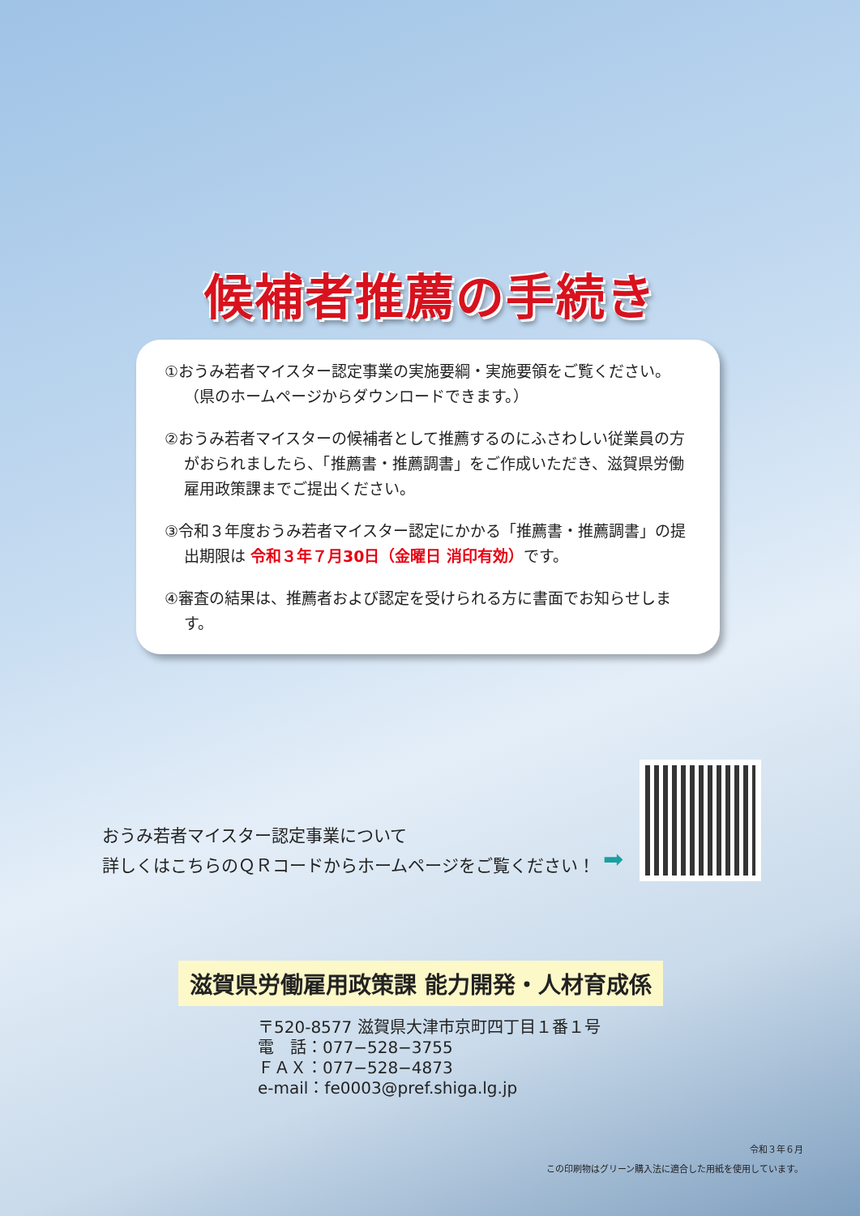候補者推薦の手続き
①おうみ若者マイスター認定事業の実施要綱・実施要領をご覧ください。
（県のホームページからダウンロードできます。）
②おうみ若者マイスターの候補者として推薦するのにふさわしい従業員の方がおられましたら、「推薦書・推薦調書」をご作成いただき、滋賀県労働雇用政策課までご提出ください。
③令和３年度おうみ若者マイスター認定にかかる「推薦書・推薦調書」の提出期限は 令和３年７月30日（金曜日 消印有効）です。
④審査の結果は、推薦者および認定を受けられる方に書面でお知らせします。
おうみ若者マイスター認定事業について
詳しくはこちらのＱＲコードからホームページをご覧ください！
➡
滋賀県労働雇用政策課 能力開発・人材育成係
〒520-8577 滋賀県大津市京町四丁目１番１号
電　話：077−528−3755
ＦＡＸ：077−528−4873
e-mail：fe0003@pref.shiga.lg.jp
令和３年６月
この印刷物はグリーン購入法に適合した用紙を使用しています。